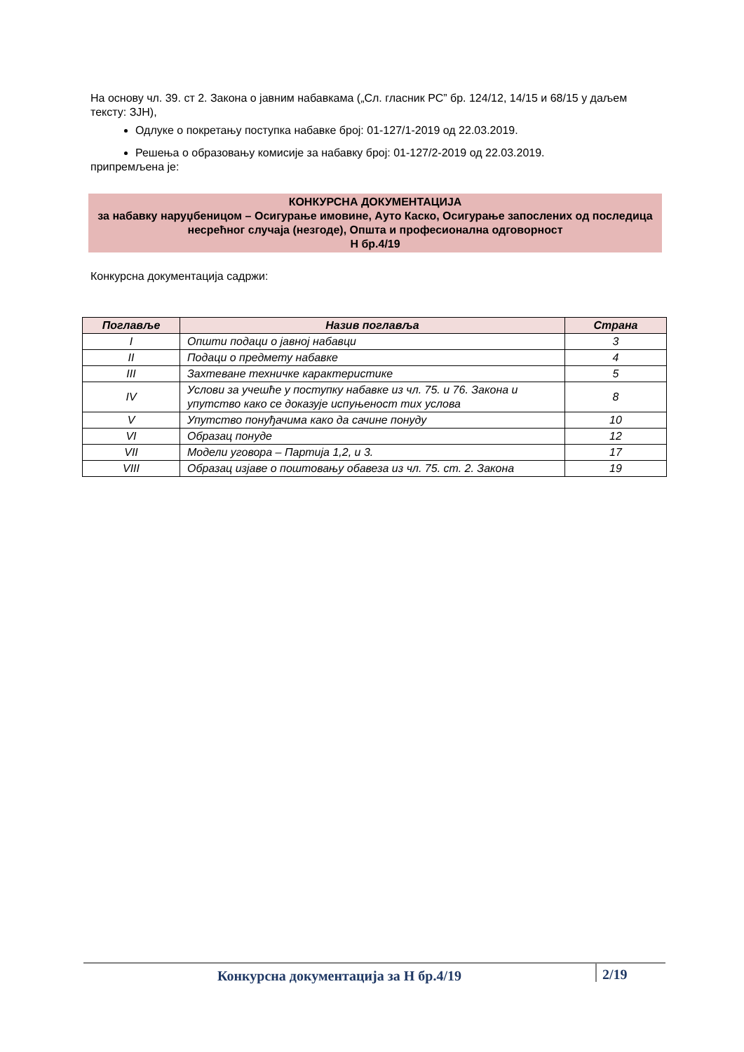На основу чл. 39. ст 2. Закона о јавним набавкама („Сл. гласник РС” бр. 124/12, 14/15 и 68/15 у даљем тексту: ЗЈН),
Одлуке о покретању поступка набавке број: 01-127/1-2019 од 22.03.2019.
Решења о образовању комисије за набавку број: 01-127/2-2019 од 22.03.2019.
припремљена је:
КОНКУРСНА ДОКУМЕНТАЦИЈА
за набавку наруџбеницом – Осигурање имовине, Ауто Каско, Осигурање запослених од последица несрећног случаја (незгоде), Општа и професионална одговорност
Н бр.4/19
Конкурсна документација садржи:
| Поглавље | Назив поглавља | Страна |
| --- | --- | --- |
| I | Општи подаци о јавној набавци | 3 |
| II | Подаци о предмету набавке | 4 |
| III | Захтеване техничке карактеристике | 5 |
| IV | Услови за учешће у поступку набавке из чл. 75. и 76. Закона и упутство како се доказује испуњеност тих услова | 8 |
| V | Упутство понуђачима како да сачине понуду | 10 |
| VI | Образац понуде | 12 |
| VII | Модели уговора – Партија 1,2, и 3. | 17 |
| VIII | Образац изјаве о поштовању обавеза из чл. 75. ст. 2. Закона | 19 |
Конкурсна документација за Н бр.4/19
2/19